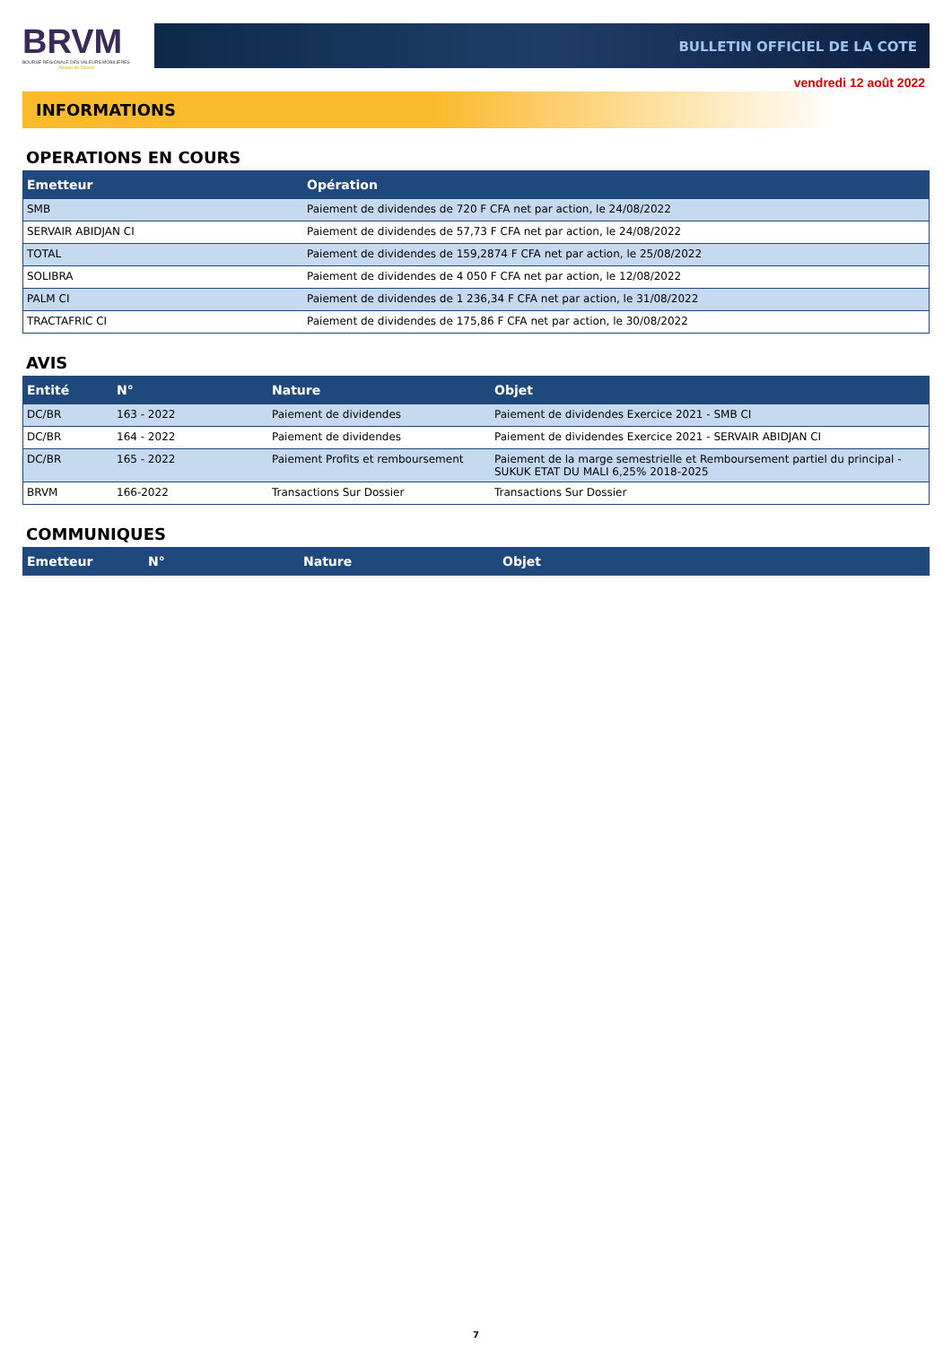BRVM
BOURSE REGIONALE DES VALEURS MOBILIERES
Afrique de l'Ouest
BULLETIN OFFICIEL DE LA COTE
vendredi 12 août 2022
INFORMATIONS
OPERATIONS EN COURS
| Emetteur | Opération |
| --- | --- |
| SMB | Paiement de dividendes de 720 F CFA net par action, le 24/08/2022 |
| SERVAIR ABIDJAN CI | Paiement de dividendes de 57,73 F CFA net par action, le 24/08/2022 |
| TOTAL | Paiement de dividendes de 159,2874 F CFA net par action, le 25/08/2022 |
| SOLIBRA | Paiement de dividendes de 4 050 F CFA net par action, le 12/08/2022 |
| PALM CI | Paiement de dividendes de 1 236,34 F CFA net par action, le 31/08/2022 |
| TRACTAFRIC CI | Paiement de dividendes de 175,86 F CFA net par action, le 30/08/2022 |
AVIS
| Entité | N° | Nature | Objet |
| --- | --- | --- | --- |
| DC/BR | 163 - 2022 | Paiement de dividendes | Paiement de dividendes Exercice 2021 - SMB CI |
| DC/BR | 164 - 2022 | Paiement de dividendes | Paiement de dividendes Exercice 2021 - SERVAIR ABIDJAN CI |
| DC/BR | 165 - 2022 | Paiement Profits et remboursement | Paiement de la marge semestrielle et Remboursement partiel du principal - SUKUK ETAT DU MALI 6,25% 2018-2025 |
| BRVM | 166-2022 | Transactions Sur Dossier | Transactions Sur Dossier |
COMMUNIQUES
| Emetteur | N° | Nature | Objet |
| --- | --- | --- | --- |
7